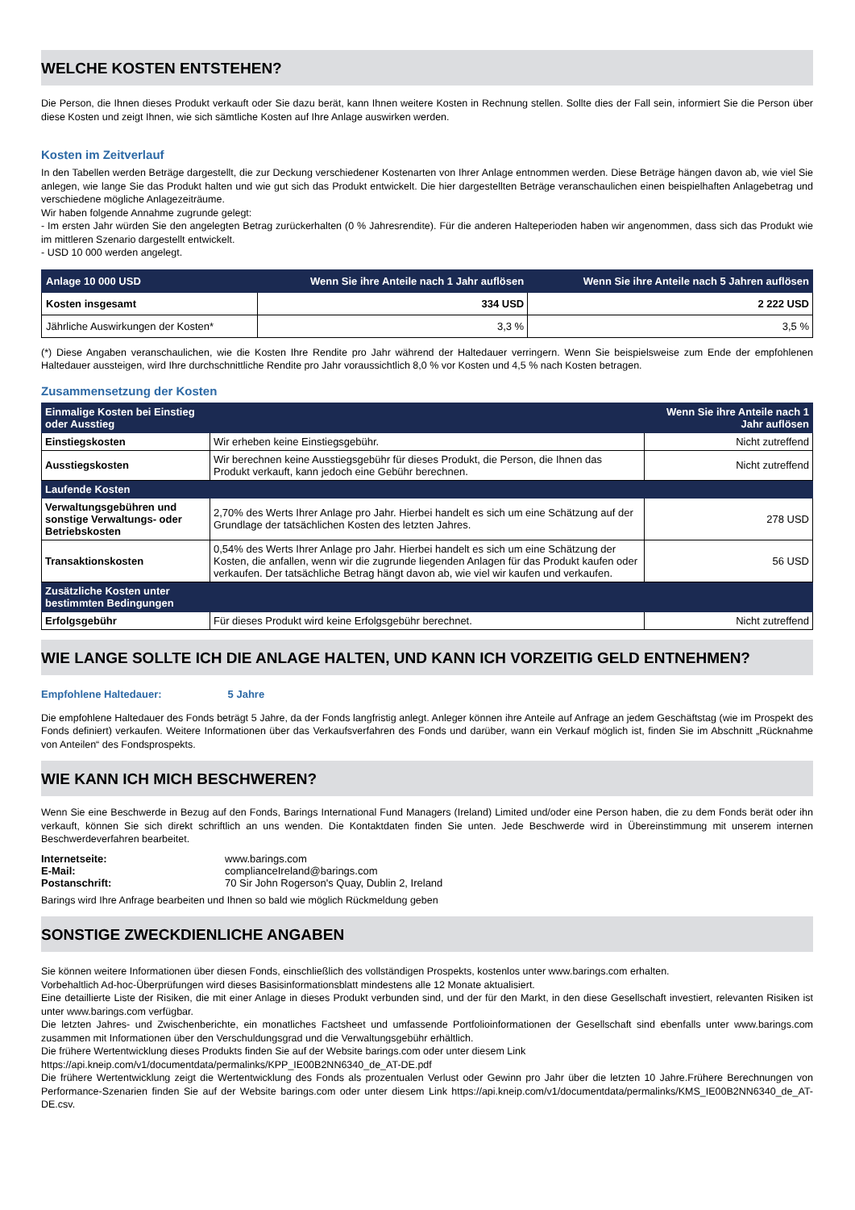WELCHE KOSTEN ENTSTEHEN?
Die Person, die Ihnen dieses Produkt verkauft oder Sie dazu berät, kann Ihnen weitere Kosten in Rechnung stellen. Sollte dies der Fall sein, informiert Sie die Person über diese Kosten und zeigt Ihnen, wie sich sämtliche Kosten auf Ihre Anlage auswirken werden.
Kosten im Zeitverlauf
In den Tabellen werden Beträge dargestellt, die zur Deckung verschiedener Kostenarten von Ihrer Anlage entnommen werden. Diese Beträge hängen davon ab, wie viel Sie anlegen, wie lange Sie das Produkt halten und wie gut sich das Produkt entwickelt. Die hier dargestellten Beträge veranschaulichen einen beispielhaften Anlagebetrag und verschiedene mögliche Anlagezeiträume.
Wir haben folgende Annahme zugrunde gelegt:
- Im ersten Jahr würden Sie den angelegten Betrag zurückerhalten (0 % Jahresrendite). Für die anderen Halteperioden haben wir angenommen, dass sich das Produkt wie im mittleren Szenario dargestellt entwickelt.
- USD 10 000 werden angelegt.
| Anlage 10 000 USD | Wenn Sie ihre Anteile nach 1 Jahr auflösen | Wenn Sie ihre Anteile nach 5 Jahren auflösen |
| --- | --- | --- |
| Kosten insgesamt | 334 USD | 2 222 USD |
| Jährliche Auswirkungen der Kosten* | 3,3 % | 3,5 % |
(*) Diese Angaben veranschaulichen, wie die Kosten Ihre Rendite pro Jahr während der Haltedauer verringern. Wenn Sie beispielsweise zum Ende der empfohlenen Haltedauer aussteigen, wird Ihre durchschnittliche Rendite pro Jahr voraussichtlich 8,0 % vor Kosten und 4,5 % nach Kosten betragen.
Zusammensetzung der Kosten
| Einmalige Kosten bei Einstieg oder Ausstieg | | Wenn Sie ihre Anteile nach 1 Jahr auflösen |
| Einstiegskosten | Wir erheben keine Einstiegsgebühr. | Nicht zutreffend |
| Ausstiegskosten | Wir berechnen keine Ausstiegsgebühr für dieses Produkt, die Person, die Ihnen das Produkt verkauft, kann jedoch eine Gebühr berechnen. | Nicht zutreffend |
| Laufende Kosten | | |
| Verwaltungsgebühren und sonstige Verwaltungs- oder Betriebskosten | 2,70% des Werts Ihrer Anlage pro Jahr. Hierbei handelt es sich um eine Schätzung auf der Grundlage der tatsächlichen Kosten des letzten Jahres. | 278 USD |
| Transaktionskosten | 0,54% des Werts Ihrer Anlage pro Jahr. Hierbei handelt es sich um eine Schätzung der Kosten, die anfallen, wenn wir die zugrunde liegenden Anlagen für das Produkt kaufen oder verkaufen. Der tatsächliche Betrag hängt davon ab, wie viel wir kaufen und verkaufen. | 56 USD |
| Zusätzliche Kosten unter bestimmten Bedingungen | | |
| Erfolgsgebühr | Für dieses Produkt wird keine Erfolgsgebühr berechnet. | Nicht zutreffend |
WIE LANGE SOLLTE ICH DIE ANLAGE HALTEN, UND KANN ICH VORZEITIG GELD ENTNEHMEN?
Empfohlene Haltedauer: 5 Jahre
Die empfohlene Haltedauer des Fonds beträgt 5 Jahre, da der Fonds langfristig anlegt. Anleger können ihre Anteile auf Anfrage an jedem Geschäftstag (wie im Prospekt des Fonds definiert) verkaufen. Weitere Informationen über das Verkaufsverfahren des Fonds und darüber, wann ein Verkauf möglich ist, finden Sie im Abschnitt „Rücknahme von Anteilen“ des Fondsprospekts.
WIE KANN ICH MICH BESCHWEREN?
Wenn Sie eine Beschwerde in Bezug auf den Fonds, Barings International Fund Managers (Ireland) Limited und/oder eine Person haben, die zu dem Fonds berät oder ihn verkauft, können Sie sich direkt schriftlich an uns wenden. Die Kontaktdaten finden Sie unten. Jede Beschwerde wird in Übereinstimmung mit unserem internen Beschwerdeverfahren bearbeitet.
| Internetseite: | www.barings.com |
| E-Mail: | complianceIreland@barings.com |
| Postanschrift: | 70 Sir John Rogerson's Quay, Dublin 2, Ireland |
Barings wird Ihre Anfrage bearbeiten und Ihnen so bald wie möglich Rückmeldung geben
SONSTIGE ZWECKDIENLICHE ANGABEN
Sie können weitere Informationen über diesen Fonds, einschließlich des vollständigen Prospekts, kostenlos unter www.barings.com erhalten.
Vorbehaltlich Ad-hoc-Überprüfungen wird dieses Basisinformationsblatt mindestens alle 12 Monate aktualisiert.
Eine detaillierte Liste der Risiken, die mit einer Anlage in dieses Produkt verbunden sind, und der für den Markt, in den diese Gesellschaft investiert, relevanten Risiken ist unter www.barings.com verfügbar.
Die letzten Jahres- und Zwischenberichte, ein monatliches Factsheet und umfassende Portfolioinformationen der Gesellschaft sind ebenfalls unter www.barings.com zusammen mit Informationen über den Verschuldungsgrad und die Verwaltungsgebühr erhältlich.
Die frühere Wertentwicklung dieses Produkts finden Sie auf der Website barings.com oder unter diesem Link
https://api.kneip.com/v1/documentdata/permalinks/KPP_IE00B2NN6340_de_AT-DE.pdf
Die frühere Wertentwicklung zeigt die Wertentwicklung des Fonds als prozentualen Verlust oder Gewinn pro Jahr über die letzten 10 Jahre.Frühere Berechnungen von Performance-Szenarien finden Sie auf der Website barings.com oder unter diesem Link https://api.kneip.com/v1/documentdata/permalinks/KMS_IE00B2NN6340_de_AT-DE.csv.